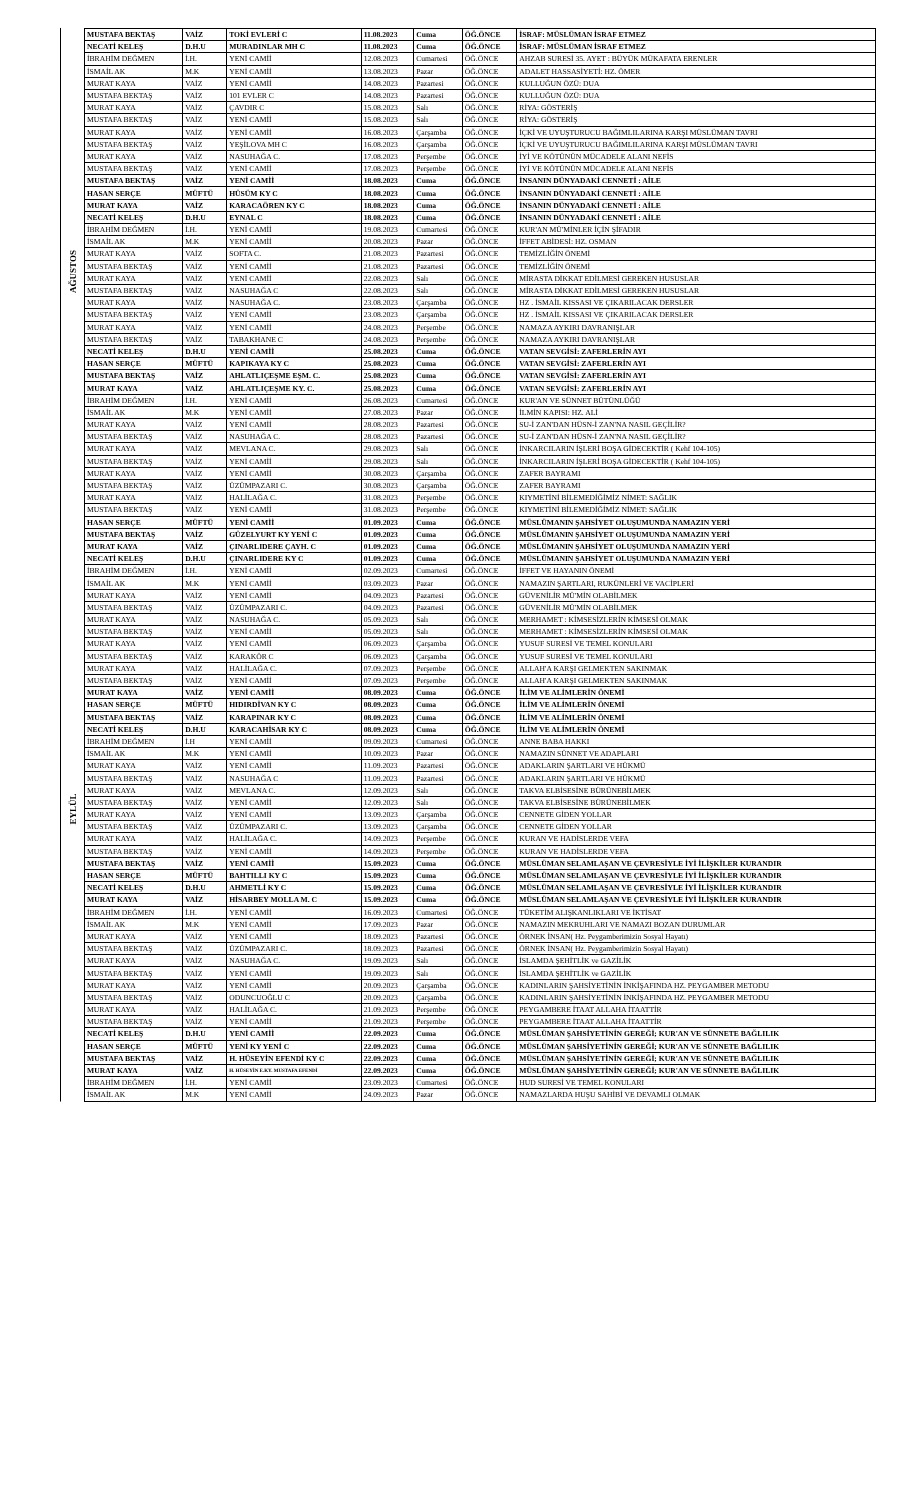AĞUSTOS
EYLÜL
| MUSTAFA BEKTAŞ | VAİZ | TOKİ EVLERİ C | 11.08.2023 | Cuma | ÖĞ.ÖNCE | İSRAF: MÜSLÜMAN İSRAF ETMEZ |
| NECATİ KELEŞ | D.H.U | MURADINLAR MH C | 11.08.2023 | Cuma | ÖĞ.ÖNCE | İSRAF: MÜSLÜMAN İSRAF ETMEZ |
| İBRAHİM DEĞMEN | İ.H. | YENİ CAMİİ | 12.08.2023 | Cumartesi | ÖĞ.ÖNCE | AHZAB SURESİ 35. AYET : BÜYÜK MÜKAFATA ERENLER |
| İSMAİL AK | M.K | YENİ CAMİİ | 13.08.2023 | Pazar | ÖĞ.ÖNCE | ADALET HASSASİYETİ: HZ. ÖMER |
| MURAT KAYA | VAİZ | YENİ CAMİİ | 14.08.2023 | Pazartesi | ÖĞ.ÖNCE | KULLUĞUN ÖZÜ: DUA |
| MUSTAFA BEKTAŞ | VAİZ | 101 EVLER C | 14.08.2023 | Pazartesi | ÖĞ.ÖNCE | KULLUĞUN ÖZÜ: DUA |
| MURAT KAYA | VAİZ | ÇAVDIR C | 15.08.2023 | Salı | ÖĞ.ÖNCE | RİYA: GÖSTERİŞ |
| MUSTAFA BEKTAŞ | VAİZ | YENİ CAMİİ | 15.08.2023 | Salı | ÖĞ.ÖNCE | RİYA: GÖSTERİŞ |
| MURAT KAYA | VAİZ | YENİ CAMİİ | 16.08.2023 | Çarşamba | ÖĞ.ÖNCE | İÇKİ VE UYUŞTURUCU BAĞIMLILARINA KARŞI MÜSLÜMAN TAVRI |
| MUSTAFA BEKTAŞ | VAİZ | YEŞİLOVA MH C | 16.08.2023 | Çarşamba | ÖĞ.ÖNCE | İÇKİ VE UYUŞTURUCU BAĞIMLILARINA KARŞI MÜSLÜMAN TAVRI |
| MURAT KAYA | VAİZ | NASUHAĞA C. | 17.08.2023 | Perşembe | ÖĞ.ÖNCE | İYİ VE KÖTÜNÜN MÜCADELE ALANI NEFİS |
| MUSTAFA BEKTAŞ | VAİZ | YENİ CAMİİ | 17.08.2023 | Perşembe | ÖĞ.ÖNCE | İYİ VE KÖTÜNÜN MÜCADELE ALANI NEFİS |
| MUSTAFA BEKTAŞ | VAİZ | YENİ CAMİİ | 18.08.2023 | Cuma | ÖĞ.ÖNCE | İNSANIN DÜNYADAKİ CENNETİ : AİLE |
| HASAN SERÇE | MÜFTÜ | HÜSÜM KY C | 18.08.2023 | Cuma | ÖĞ.ÖNCE | İNSANIN DÜNYADAKİ CENNETİ : AİLE |
| MURAT KAYA | VAİZ | KARACAÖREN KY C | 18.08.2023 | Cuma | ÖĞ.ÖNCE | İNSANIN DÜNYADAKİ CENNETİ : AİLE |
| NECATİ KELEŞ | D.H.U | EYNAL C | 18.08.2023 | Cuma | ÖĞ.ÖNCE | İNSANIN DÜNYADAKİ CENNETİ : AİLE |
| İBRAHİM DEĞMEN | İ.H. | YENİ CAMİİ | 19.08.2023 | Cumartesi | ÖĞ.ÖNCE | KUR'AN MÜ'MİNLER İÇİN ŞİFADIR |
| İSMAİL AK | M.K | YENİ CAMİİ | 20.08.2023 | Pazar | ÖĞ.ÖNCE | İFFET ABİDESİ: HZ. OSMAN |
| MURAT KAYA | VAİZ | SOFTA C. | 21.08.2023 | Pazartesi | ÖĞ.ÖNCE | TEMİZLİĞİN ÖNEMİ |
| MUSTAFA BEKTAŞ | VAİZ | YENİ CAMİİ | 21.08.2023 | Pazartesi | ÖĞ.ÖNCE | TEMİZLİĞİN ÖNEMİ |
| MURAT KAYA | VAİZ | YENİ CAMİİ | 22.08.2023 | Salı | ÖĞ.ÖNCE | MİRASTA DİKKAT EDİLMESİ GEREKEN HUSUSLAR |
| MUSTAFA BEKTAŞ | VAİZ | NASUHAĞA C | 22.08.2023 | Salı | ÖĞ.ÖNCE | MİRASTA DİKKAT EDİLMESİ GEREKEN HUSUSLAR |
| MURAT KAYA | VAİZ | NASUHAĞA C. | 23.08.2023 | Çarşamba | ÖĞ.ÖNCE | HZ . İSMAİL KISSASI VE ÇIKARILACAK DERSLER |
| MUSTAFA BEKTAŞ | VAİZ | YENİ CAMİİ | 23.08.2023 | Çarşamba | ÖĞ.ÖNCE | HZ . İSMAİL KISSASI VE ÇIKARILACAK DERSLER |
| MURAT KAYA | VAİZ | YENİ CAMİİ | 24.08.2023 | Perşembe | ÖĞ.ÖNCE | NAMAZA AYKIRI DAVRANIŞLAR |
| MUSTAFA BEKTAŞ | VAİZ | TABAKHANE C | 24.08.2023 | Perşembe | ÖĞ.ÖNCE | NAMAZA AYKIRI DAVRANIŞLAR |
| NECATİ KELEŞ | D.H.U | YENİ CAMİİ | 25.08.2023 | Cuma | ÖĞ.ÖNCE | VATAN SEVGİSİ: ZAFERLERİN AYI |
| HASAN SERÇE | MÜFTÜ | KAPIKAYA KY C | 25.08.2023 | Cuma | ÖĞ.ÖNCE | VATAN SEVGİSİ: ZAFERLERİN AYI |
| MUSTAFA BEKTAŞ | VAİZ | AHLATLIÇEŞME EŞM. C. | 25.08.2023 | Cuma | ÖĞ.ÖNCE | VATAN SEVGİSİ: ZAFERLERİN AYI |
| MURAT KAYA | VAİZ | AHLATLIÇEŞME KY. C. | 25.08.2023 | Cuma | ÖĞ.ÖNCE | VATAN SEVGİSİ: ZAFERLERİN AYI |
| İBRAHİM DEĞMEN | İ.H. | YENİ CAMİİ | 26.08.2023 | Cumartesi | ÖĞ.ÖNCE | KUR'AN VE SÜNNET BÜTÜNLÜĞÜ |
| İSMAİL AK | M.K | YENİ CAMİİ | 27.08.2023 | Pazar | ÖĞ.ÖNCE | İLMİN KAPISI: HZ. ALİ |
| MURAT KAYA | VAİZ | YENİ CAMİİ | 28.08.2023 | Pazartesi | ÖĞ.ÖNCE | SU-İ ZAN'DAN HÜSN-İ ZAN'NA NASIL GEÇİLİR? |
| MUSTAFA BEKTAŞ | VAİZ | NASUHAĞA C. | 28.08.2023 | Pazartesi | ÖĞ.ÖNCE | SU-İ ZAN'DAN HÜSN-İ ZAN'NA NASIL GEÇİLİR? |
| MURAT KAYA | VAİZ | MEVLANA C. | 29.08.2023 | Salı | ÖĞ.ÖNCE | İNKARCILARIN İŞLERİ BOŞA GİDECEKTİR ( Kehf 104-105) |
| MUSTAFA BEKTAŞ | VAİZ | YENİ CAMİİ | 29.08.2023 | Salı | ÖĞ.ÖNCE | İNKARCILARIN İŞLERİ BOŞA GİDECEKTİR ( Kehf 104-105) |
| MURAT KAYA | VAİZ | YENİ CAMİİ | 30.08.2023 | Çarşamba | ÖĞ.ÖNCE | ZAFER BAYRAMI |
| MUSTAFA BEKTAŞ | VAİZ | ÜZÜMPAZARI C. | 30.08.2023 | Çarşamba | ÖĞ.ÖNCE | ZAFER BAYRAMI |
| MURAT KAYA | VAİZ | HALİLAĞA C. | 31.08.2023 | Perşembe | ÖĞ.ÖNCE | KIYMETİNİ BİLEMEDİĞİMİZ NİMET: SAĞLIK |
| MUSTAFA BEKTAŞ | VAİZ | YENİ CAMİİ | 31.08.2023 | Perşembe | ÖĞ.ÖNCE | KIYMETİNİ BİLEMEDİĞİMİZ NİMET: SAĞLIK |
| HASAN SERÇE | MÜFTÜ | YENİ CAMİİ | 01.09.2023 | Cuma | ÖĞ.ÖNCE | MÜSLÜMANIN ŞAHSİYET OLUŞUMUNDA NAMAZIN YERİ |
| MUSTAFA BEKTAŞ | VAİZ | GÜZELYURT KY YENİ C | 01.09.2023 | Cuma | ÖĞ.ÖNCE | MÜSLÜMANIN ŞAHSİYET OLUŞUMUNDA NAMAZIN YERİ |
| MURAT KAYA | VAİZ | ÇINARLIDERE ÇAYH. C | 01.09.2023 | Cuma | ÖĞ.ÖNCE | MÜSLÜMANIN ŞAHSİYET OLUŞUMUNDA NAMAZIN YERİ |
| NECATİ KELEŞ | D.H.U | ÇINARLIDERE KY C | 01.09.2023 | Cuma | ÖĞ.ÖNCE | MÜSLÜMANIN ŞAHSİYET OLUŞUMUNDA NAMAZIN YERİ |
| İBRAHİM DEĞMEN | İ.H. | YENİ CAMİİ | 02.09.2023 | Cumartesi | ÖĞ.ÖNCE | İFFET VE HAYANIN ÖNEMİ |
| İSMAİL AK | M.K | YENİ CAMİİ | 03.09.2023 | Pazar | ÖĞ.ÖNCE | NAMAZIN ŞARTLARI, RUKÜNLERİ VE VACİPLERİ |
| MURAT KAYA | VAİZ | YENİ CAMİİ | 04.09.2023 | Pazartesi | ÖĞ.ÖNCE | GÜVENİLİR MÜ'MİN OLABİLMEK |
| MUSTAFA BEKTAŞ | VAİZ | ÜZÜMPAZARI C. | 04.09.2023 | Pazartesi | ÖĞ.ÖNCE | GÜVENİLİR MÜ'MİN OLABİLMEK |
| MURAT KAYA | VAİZ | NASUHAĞA C. | 05.09.2023 | Salı | ÖĞ.ÖNCE | MERHAMET : KİMSESİZLERİN KİMSESİ OLMAK |
| MUSTAFA BEKTAŞ | VAİZ | YENİ CAMİİ | 05.09.2023 | Salı | ÖĞ.ÖNCE | MERHAMET : KİMSESİZLERİN KİMSESİ OLMAK |
| MURAT KAYA | VAİZ | YENİ CAMİİ | 06.09.2023 | Çarşamba | ÖĞ.ÖNCE | YUSUF SURESİ VE TEMEL KONULARI |
| MUSTAFA BEKTAŞ | VAİZ | KARAKÖR C | 06.09.2023 | Çarşamba | ÖĞ.ÖNCE | YUSUF SURESİ VE TEMEL KONULARI |
| MURAT KAYA | VAİZ | HALİLAĞA C. | 07.09.2023 | Perşembe | ÖĞ.ÖNCE | ALLAH'A KARŞI GELMEKTEN SAKINMAK |
| MUSTAFA BEKTAŞ | VAİZ | YENİ CAMİİ | 07.09.2023 | Perşembe | ÖĞ.ÖNCE | ALLAH'A KARŞI GELMEKTEN SAKINMAK |
| MURAT KAYA | VAİZ | YENİ CAMİİ | 08.09.2023 | Cuma | ÖĞ.ÖNCE | İLİM VE ALİMLERİN ÖNEMİ |
| HASAN SERÇE | MÜFTÜ | HIDIRDİVAN KY C | 08.09.2023 | Cuma | ÖĞ.ÖNCE | İLİM VE ALİMLERİN ÖNEMİ |
| MUSTAFA BEKTAŞ | VAİZ | KARAPINAR KY C | 08.09.2023 | Cuma | ÖĞ.ÖNCE | İLİM VE ALİMLERİN ÖNEMİ |
| NECATİ KELEŞ | D.H.U | KARACAHİSAR KY C | 08.09.2023 | Cuma | ÖĞ.ÖNCE | İLİM VE ALİMLERİN ÖNEMİ |
| İBRAHİM DEĞMEN | İ.H | YENİ CAMİİ | 09.09.2023 | Cumartesi | ÖĞ.ÖNCE | ANNE BABA HAKKI |
| İSMAİL AK | M.K | YENİ CAMİİ | 10.09.2023 | Pazar | ÖĞ.ÖNCE | NAMAZIN SÜNNET VE ADAPLARI |
| MURAT KAYA | VAİZ | YENİ CAMİİ | 11.09.2023 | Pazartesi | ÖĞ.ÖNCE | ADAKLARIN ŞARTLARI VE HÜKMÜ |
| MUSTAFA BEKTAŞ | VAİZ | NASUHAĞA C | 11.09.2023 | Pazartesi | ÖĞ.ÖNCE | ADAKLARIN ŞARTLARI VE HÜKMÜ |
| MURAT KAYA | VAİZ | MEVLANA C. | 12.09.2023 | Salı | ÖĞ.ÖNCE | TAKVA ELBİSESİNE BÜRÜNEBİLMEK |
| MUSTAFA BEKTAŞ | VAİZ | YENİ CAMİİ | 12.09.2023 | Salı | ÖĞ.ÖNCE | TAKVA ELBİSESİNE BÜRÜNEBİLMEK |
| MURAT KAYA | VAİZ | YENİ CAMİİ | 13.09.2023 | Çarşamba | ÖĞ.ÖNCE | CENNETE GİDEN YOLLAR |
| MUSTAFA BEKTAŞ | VAİZ | ÜZÜMPAZARI C. | 13.09.2023 | Çarşamba | ÖĞ.ÖNCE | CENNETE GİDEN YOLLAR |
| MURAT KAYA | VAİZ | HALİLAĞA C. | 14.09.2023 | Perşembe | ÖĞ.ÖNCE | KURAN VE HADİSLERDE VEFA |
| MUSTAFA BEKTAŞ | VAİZ | YENİ CAMİİ | 14.09.2023 | Perşembe | ÖĞ.ÖNCE | KURAN VE HADİSLERDE VEFA |
| MUSTAFA BEKTAŞ | VAİZ | YENİ CAMİİ | 15.09.2023 | Cuma | ÖĞ.ÖNCE | MÜSLÜMAN SELAMLAŞAN VE ÇEVRESİYLE İYİ İLİŞKİLER KURANDIR |
| HASAN SERÇE | MÜFTÜ | BAHTILLI KY C | 15.09.2023 | Cuma | ÖĞ.ÖNCE | MÜSLÜMAN SELAMLAŞAN VE ÇEVRESİYLE İYİ İLİŞKİLER KURANDIR |
| NECATİ KELEŞ | D.H.U | AHMETLİ KY C | 15.09.2023 | Cuma | ÖĞ.ÖNCE | MÜSLÜMAN SELAMLAŞAN VE ÇEVRESİYLE İYİ İLİŞKİLER KURANDIR |
| MURAT KAYA | VAİZ | HİSARBEY MOLLA M. C | 15.09.2023 | Cuma | ÖĞ.ÖNCE | MÜSLÜMAN SELAMLAŞAN VE ÇEVRESİYLE İYİ İLİŞKİLER KURANDIR |
| İBRAHİM DEĞMEN | İ.H. | YENİ CAMİİ | 16.09.2023 | Cumartesi | ÖĞ.ÖNCE | TÜKETİM ALIŞKANLIKLARI VE İKTİSAT |
| İSMAİL AK | M.K | YENİ CAMİİ | 17.09.2023 | Pazar | ÖĞ.ÖNCE | NAMAZIN MEKRUHLARI VE NAMAZI BOZAN DURUMLAR |
| MURAT KAYA | VAİZ | YENİ CAMİİ | 18.09.2023 | Pazartesi | ÖĞ.ÖNCE | ÖRNEK İNSAN( Hz. Peygamberimizin Sosyal Hayatı) |
| MUSTAFA BEKTAŞ | VAİZ | ÜZÜMPAZARI C. | 18.09.2023 | Pazartesi | ÖĞ.ÖNCE | ÖRNEK İNSAN( Hz. Peygamberimizin Sosyal Hayatı) |
| MURAT KAYA | VAİZ | NASUHAĞA C. | 19.09.2023 | Salı | ÖĞ.ÖNCE | İSLAMDA ŞEHİTLİK ve GAZİLİK |
| MUSTAFA BEKTAŞ | VAİZ | YENİ CAMİİ | 19.09.2023 | Salı | ÖĞ.ÖNCE | İSLAMDA ŞEHİTLİK ve GAZİLİK |
| MURAT KAYA | VAİZ | YENİ CAMİİ | 20.09.2023 | Çarşamba | ÖĞ.ÖNCE | KADINLARIN ŞAHSİYETİNİN İNKİŞAFINDA HZ. PEYGAMBER METODU |
| MUSTAFA BEKTAŞ | VAİZ | ODUNCUOĞLU C | 20.09.2023 | Çarşamba | ÖĞ.ÖNCE | KADINLARIN ŞAHSİYETİNİN İNKİŞAFINDA HZ. PEYGAMBER METODU |
| MURAT KAYA | VAİZ | HALİLAĞA C. | 21.09.2023 | Perşembe | ÖĞ.ÖNCE | PEYGAMBERE İTAAT ALLAHA İTAATTİR |
| MUSTAFA BEKTAŞ | VAİZ | YENİ CAMİİ | 21.09.2023 | Perşembe | ÖĞ.ÖNCE | PEYGAMBERE İTAAT ALLAHA İTAATTİR |
| NECATİ KELEŞ | D.H.U | YENİ CAMİİ | 22.09.2023 | Cuma | ÖĞ.ÖNCE | MÜSLÜMAN ŞAHSİYETİNİN GEREĞİ; KUR'AN VE SÜNNETE BAĞLILIK |
| HASAN SERÇE | MÜFTÜ | YENİ KY YENİ C | 22.09.2023 | Cuma | ÖĞ.ÖNCE | MÜSLÜMAN ŞAHSİYETİNİN GEREĞİ; KUR'AN VE SÜNNETE BAĞLILIK |
| MUSTAFA BEKTAŞ | VAİZ | H. HÜSEYİN EFENDİ KY C | 22.09.2023 | Cuma | ÖĞ.ÖNCE | MÜSLÜMAN ŞAHSİYETİNİN GEREĞİ; KUR'AN VE SÜNNETE BAĞLILIK |
| MURAT KAYA | VAİZ | H. HÜSEYİN E.KY. MUSTAFA EFENDİ | 22.09.2023 | Cuma | ÖĞ.ÖNCE | MÜSLÜMAN ŞAHSİYETİNİN GEREĞİ; KUR'AN VE SÜNNETE BAĞLILIK |
| İBRAHİM DEĞMEN | İ.H. | YENİ CAMİİ | 23.09.2023 | Cumartesi | ÖĞ.ÖNCE | HUD SURESİ VE TEMEL KONULARI |
| İSMAİL AK | M.K | YENİ CAMİİ | 24.09.2023 | Pazar | ÖĞ.ÖNCE | NAMAZLARDA HUŞU SAHİBİ VE DEVAMLI OLMAK |